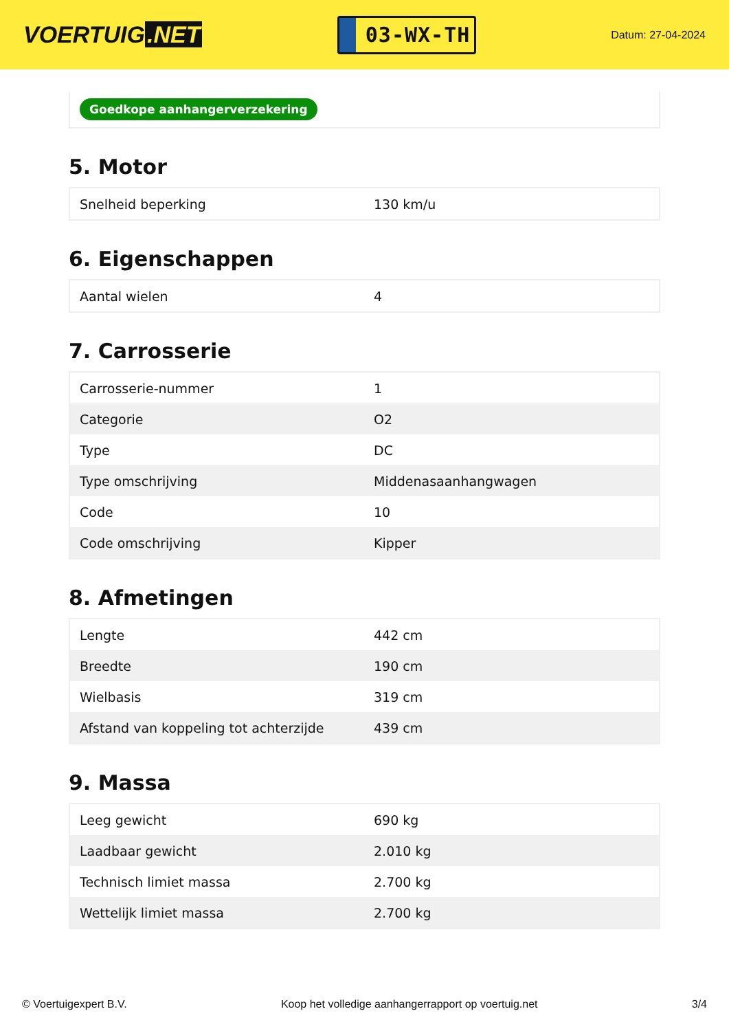VOERTUIG.NET
03-WX-TH
Datum: 27-04-2024
Goedkope aanhangerverzekering
5. Motor
| Snelheid beperking | 130 km/u |
6. Eigenschappen
| Aantal wielen | 4 |
7. Carrosserie
| Carrosserie-nummer | 1 |
| Categorie | O2 |
| Type | DC |
| Type omschrijving | Middenasaanhangwagen |
| Code | 10 |
| Code omschrijving | Kipper |
8. Afmetingen
| Lengte | 442 cm |
| Breedte | 190 cm |
| Wielbasis | 319 cm |
| Afstand van koppeling tot achterzijde | 439 cm |
9. Massa
| Leeg gewicht | 690 kg |
| Laadbaar gewicht | 2.010 kg |
| Technisch limiet massa | 2.700 kg |
| Wettelijk limiet massa | 2.700 kg |
© Voertuigexpert B.V. Koop het volledige aanhangerrapport op voertuig.net 3/4